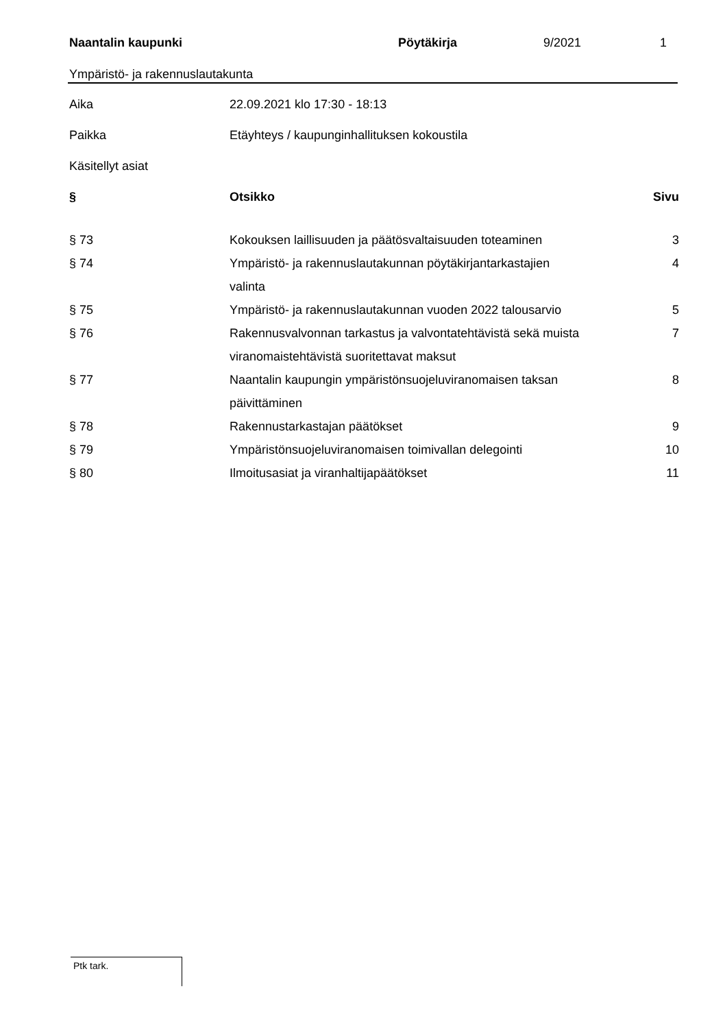Naantalin kaupunki Pöytäkirja 9/2021 1
Ympäristö- ja rakennuslautakunta
| Aika | 22.09.2021 klo 17:30 - 18:13 |
| Paikka | Etäyhteys / kaupunginhallituksen kokoustila |
| Käsitellyt asiat | |
| § | Otsikko | Sivu |
| --- | --- | --- |
| § 73 | Kokouksen laillisuuden ja päätösvaltaisuuden toteaminen | 3 |
| § 74 | Ympäristö- ja rakennuslautakunnan pöytäkirjantarkastajien valinta | 4 |
| § 75 | Ympäristö- ja rakennuslautakunnan vuoden 2022 talousarvio | 5 |
| § 76 | Rakennusvalvonnan tarkastus ja valvontatehtävistä sekä muista viranomaistehtävistä suoritettavat maksut | 7 |
| § 77 | Naantalin kaupungin ympäristönsuojeluviranomaisen taksan päivittäminen | 8 |
| § 78 | Rakennustarkastajan päätökset | 9 |
| § 79 | Ympäristönsuojeluviranomaisen toimivallan delegointi | 10 |
| § 80 | Ilmoitusasiat ja viranhaltijapäätökset | 11 |
Ptk tark.